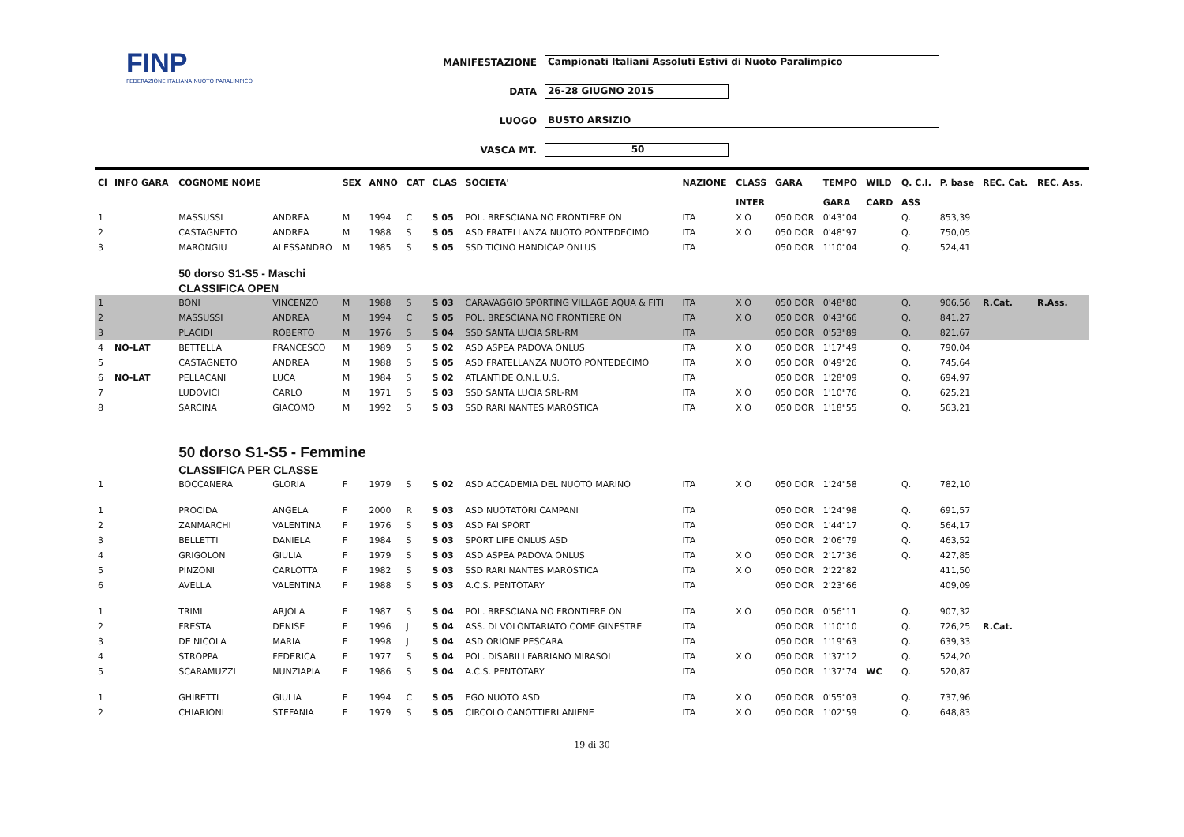FINP
FEDERAZIONE ITALIANA NUOTO PARALIMPICO
MANIFESTAZIONE Campionati Italiani Assoluti Estivi di Nuoto Paralimpico
DATA 26-28 GIUGNO 2015
LUOGO BUSTO ARSIZIO
VASCA MT. 50
| Cl | INFO GARA | COGNOME NOME | | SEX | ANNO | CAT | CLAS | SOCIETA' | NAZIONE | CLASS | GARA | TEMPO | WILD | Q. C.I. | P. base | REC. Cat. | REC. Ass. |
| --- | --- | --- | --- | --- | --- | --- | --- | --- | --- | --- | --- | --- | --- | --- | --- | --- | --- |
| | | | | | | | | | | INTER | | GARA | CARD | ASS | | | |
| 1 | | MASSUSSI | ANDREA | M | 1994 | C | S 05 | POL. BRESCIANA NO FRONTIERE ON | ITA | X O | 050 DOR | 0'43"04 | | Q. | 853,39 | | |
| 2 | | CASTAGNETO | ANDREA | M | 1988 | S | S 05 | ASD FRATELLANZA NUOTO PONTEDECIMO | ITA | X O | 050 DOR | 0'48"97 | | Q. | 750,05 | | |
| 3 | | MARONGIU | ALESSANDRO | M | 1985 | S | S 05 | SSD TICINO HANDICAP ONLUS | ITA | | 050 DOR | 1'10"04 | | Q. | 524,41 | | |
| | | 50 dorso S1-S5 - Maschi | | | | | | | | | | | | | | | |
| | | CLASSIFICA OPEN | | | | | | | | | | | | | | | |
| 1 | | BONI | VINCENZO | M | 1988 | S | S 03 | CARAVAGGIO SPORTING VILLAGE AQUA & FITI | ITA | X O | 050 DOR | 0'48"80 | | Q. | 906,56 | R.Cat. | R.Ass. |
| 2 | | MASSUSSI | ANDREA | M | 1994 | C | S 05 | POL. BRESCIANA NO FRONTIERE ON | ITA | X O | 050 DOR | 0'43"66 | | Q. | 841,27 | | |
| 3 | | PLACIDI | ROBERTO | M | 1976 | S | S 04 | SSD SANTA LUCIA SRL-RM | ITA | | 050 DOR | 0'53"89 | | Q. | 821,67 | | |
| 4 | NO-LAT | BETTELLA | FRANCESCO | M | 1989 | S | S 02 | ASD ASPEA PADOVA ONLUS | ITA | X O | 050 DOR | 1'17"49 | | Q. | 790,04 | | |
| 5 | | CASTAGNETO | ANDREA | M | 1988 | S | S 05 | ASD FRATELLANZA NUOTO PONTEDECIMO | ITA | X O | 050 DOR | 0'49"26 | | Q. | 745,64 | | |
| 6 | NO-LAT | PELLACANI | LUCA | M | 1984 | S | S 02 | ATLANTIDE O.N.L.U.S. | ITA | | 050 DOR | 1'28"09 | | Q. | 694,97 | | |
| 7 | | LUDOVICI | CARLO | M | 1971 | S | S 03 | SSD SANTA LUCIA SRL-RM | ITA | X O | 050 DOR | 1'10"76 | | Q. | 625,21 | | |
| 8 | | SARCINA | GIACOMO | M | 1992 | S | S 03 | SSD RARI NANTES MAROSTICA | ITA | X O | 050 DOR | 1'18"55 | | Q. | 563,21 | | |
| | | 50 dorso S1-S5 - Femmine | | | | | | | | | | | | | | | |
| | | CLASSIFICA PER CLASSE | | | | | | | | | | | | | | | |
| 1 | | BOCCANERA | GLORIA | F | 1979 | S | S 02 | ASD ACCADEMIA DEL NUOTO MARINO | ITA | X O | 050 DOR | 1'24"58 | | Q. | 782,10 | | |
| 1 | | PROCIDA | ANGELA | F | 2000 | R | S 03 | ASD NUOTATORI CAMPANI | ITA | | 050 DOR | 1'24"98 | | Q. | 691,57 | | |
| 2 | | ZANMARCHI | VALENTINA | F | 1976 | S | S 03 | ASD FAI SPORT | ITA | | 050 DOR | 1'44"17 | | Q. | 564,17 | | |
| 3 | | BELLETTI | DANIELA | F | 1984 | S | S 03 | SPORT LIFE ONLUS ASD | ITA | | 050 DOR | 2'06"79 | | Q. | 463,52 | | |
| 4 | | GRIGOLON | GIULIA | F | 1979 | S | S 03 | ASD ASPEA PADOVA ONLUS | ITA | X O | 050 DOR | 2'17"36 | | Q. | 427,85 | | |
| 5 | | PINZONI | CARLOTTA | F | 1982 | S | S 03 | SSD RARI NANTES MAROSTICA | ITA | X O | 050 DOR | 2'22"82 | | | 411,50 | | |
| 6 | | AVELLA | VALENTINA | F | 1988 | S | S 03 | A.C.S. PENTOTARY | ITA | | 050 DOR | 2'23"66 | | | 409,09 | | |
| 1 | | TRIMI | ARJOLA | F | 1987 | S | S 04 | POL. BRESCIANA NO FRONTIERE ON | ITA | X O | 050 DOR | 0'56"11 | | Q. | 907,32 | | |
| 2 | | FRESTA | DENISE | F | 1996 | J | S 04 | ASS. DI VOLONTARIATO COME GINESTRE | ITA | | 050 DOR | 1'10"10 | | Q. | 726,25 | R.Cat. | |
| 3 | | DE NICOLA | MARIA | F | 1998 | J | S 04 | ASD ORIONE PESCARA | ITA | | 050 DOR | 1'19"63 | | Q. | 639,33 | | |
| 4 | | STROPPA | FEDERICA | F | 1977 | S | S 04 | POL. DISABILI FABRIANO MIRASOL | ITA | X O | 050 DOR | 1'37"12 | | Q. | 524,20 | | |
| 5 | | SCARAMUZZI | NUNZIAPIA | F | 1986 | S | S 04 | A.C.S. PENTOTARY | ITA | | 050 DOR | 1'37"74 | WC | Q. | 520,87 | | |
| 1 | | GHIRETTI | GIULIA | F | 1994 | C | S 05 | EGO NUOTO ASD | ITA | X O | 050 DOR | 0'55"03 | | Q. | 737,96 | | |
| 2 | | CHIARIONI | STEFANIA | F | 1979 | S | S 05 | CIRCOLO CANOTTIERI ANIENE | ITA | X O | 050 DOR | 1'02"59 | | Q. | 648,83 | | |
19 di 30